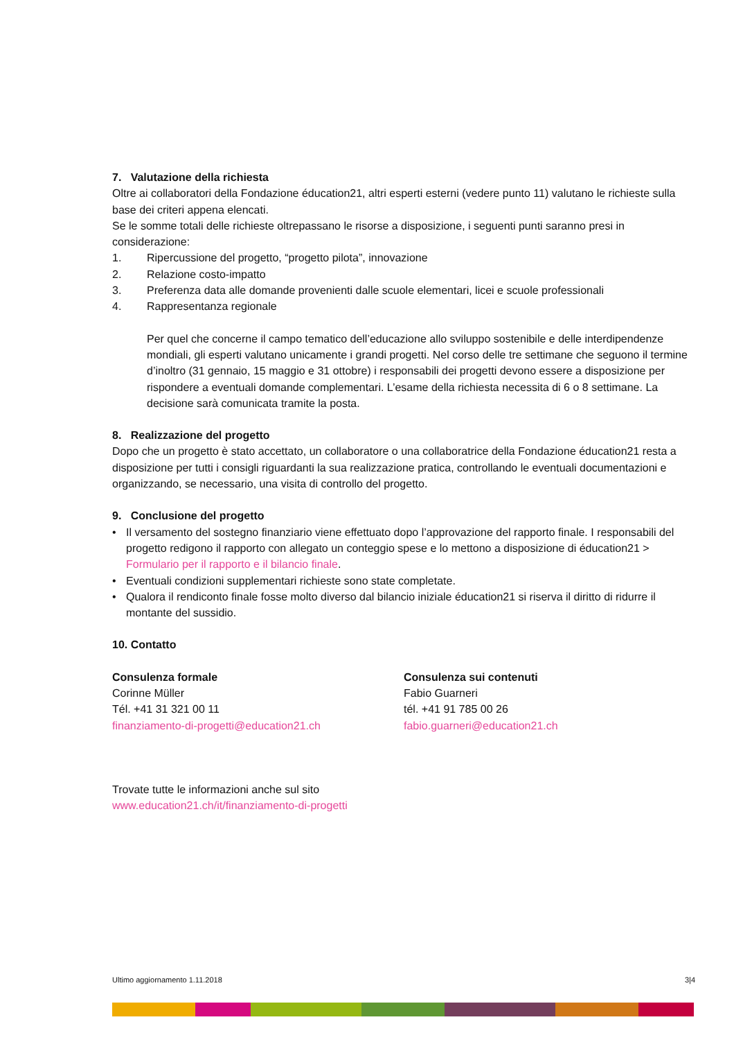7. Valutazione della richiesta
Oltre ai collaboratori della Fondazione éducation21, altri esperti esterni (vedere punto 11) valutano le richieste sulla base dei criteri appena elencati.
Se le somme totali delle richieste oltrepassano le risorse a disposizione, i seguenti punti saranno presi in considerazione:
1. Ripercussione del progetto, “progetto pilota”, innovazione
2. Relazione costo-impatto
3. Preferenza data alle domande provenienti dalle scuole elementari, licei e scuole professionali
4. Rappresentanza regionale
Per quel che concerne il campo tematico dell’educazione allo sviluppo sostenibile e delle interdipendenze mondiali, gli esperti valutano unicamente i grandi progetti. Nel corso delle tre settimane che seguono il termine d’inoltro (31 gennaio, 15 maggio e 31 ottobre) i responsabili dei progetti devono essere a disposizione per rispondere a eventuali domande complementari. L’esame della richiesta necessita di 6 o 8 settimane. La decisione sarà comunicata tramite la posta.
8. Realizzazione del progetto
Dopo che un progetto è stato accettato, un collaboratore o una collaboratrice della Fondazione éducation21 resta a disposizione per tutti i consigli riguardanti la sua realizzazione pratica, controllando le eventuali documentazioni e organizzando, se necessario, una visita di controllo del progetto.
9. Conclusione del progetto
• Il versamento del sostegno finanziario viene effettuato dopo l’approvazione del rapporto finale. I responsabili del progetto redigono il rapporto con allegato un conteggio spese e lo mettono a disposizione di éducation21 > Formulario per il rapporto e il bilancio finale.
• Eventuali condizioni supplementari richieste sono state completate.
• Qualora il rendiconto finale fosse molto diverso dal bilancio iniziale éducation21 si riserva il diritto di ridurre il montante del sussidio.
10. Contatto
Consulenza formale
Corinne Müller
Tél. +41 31 321 00 11
finanziamento-di-progetti@education21.ch
Consulenza sui contenuti
Fabio Guarneri
tél. +41 91 785 00 26
fabio.guarneri@education21.ch
Trovate tutte le informazioni anche sul sito
www.education21.ch/it/finanziamento-di-progetti
Ultimo aggiornamento 1.11.2018 3|4